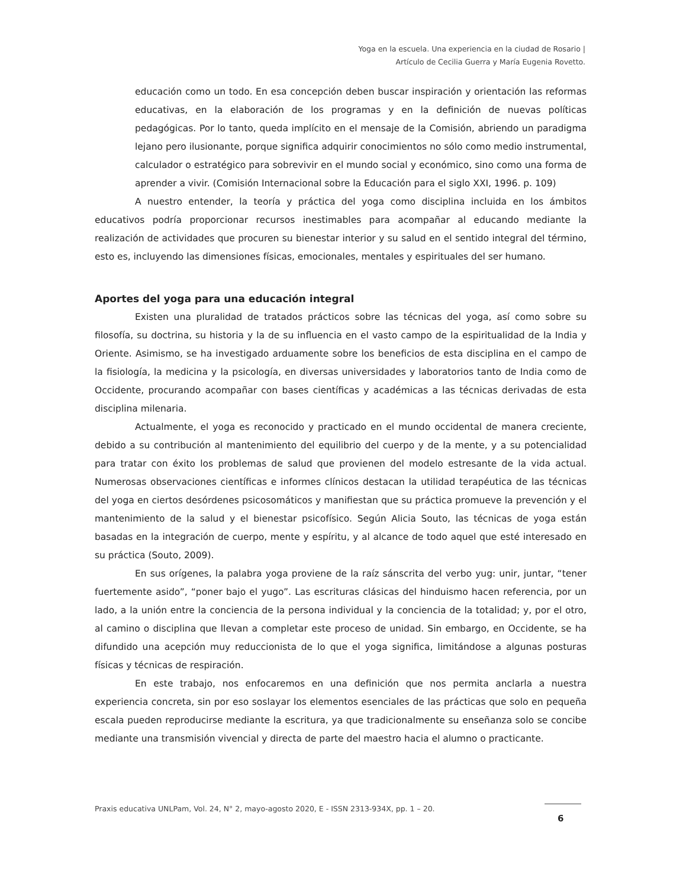Yoga en la escuela. Una experiencia en la ciudad de Rosario |
Artículo de Cecilia Guerra y María Eugenia Rovetto.
educación como un todo. En esa concepción deben buscar inspiración y orientación las reformas educativas, en la elaboración de los programas y en la definición de nuevas políticas pedagógicas. Por lo tanto, queda implícito en el mensaje de la Comisión, abriendo un paradigma lejano pero ilusionante, porque significa adquirir conocimientos no sólo como medio instrumental, calculador o estratégico para sobrevivir en el mundo social y económico, sino como una forma de aprender a vivir. (Comisión Internacional sobre la Educación para el siglo XXI, 1996. p. 109)
A nuestro entender, la teoría y práctica del yoga como disciplina incluida en los ámbitos educativos podría proporcionar recursos inestimables para acompañar al educando mediante la realización de actividades que procuren su bienestar interior y su salud en el sentido integral del término, esto es, incluyendo las dimensiones físicas, emocionales, mentales y espirituales del ser humano.
Aportes del yoga para una educación integral
Existen una pluralidad de tratados prácticos sobre las técnicas del yoga, así como sobre su filosofía, su doctrina, su historia y la de su influencia en el vasto campo de la espiritualidad de la India y Oriente. Asimismo, se ha investigado arduamente sobre los beneficios de esta disciplina en el campo de la fisiología, la medicina y la psicología, en diversas universidades y laboratorios tanto de India como de Occidente, procurando acompañar con bases científicas y académicas a las técnicas derivadas de esta disciplina milenaria.
Actualmente, el yoga es reconocido y practicado en el mundo occidental de manera creciente, debido a su contribución al mantenimiento del equilibrio del cuerpo y de la mente, y a su potencialidad para tratar con éxito los problemas de salud que provienen del modelo estresante de la vida actual. Numerosas observaciones científicas e informes clínicos destacan la utilidad terapéutica de las técnicas del yoga en ciertos desórdenes psicosomáticos y manifiestan que su práctica promueve la prevención y el mantenimiento de la salud y el bienestar psicofísico. Según Alicia Souto, las técnicas de yoga están basadas en la integración de cuerpo, mente y espíritu, y al alcance de todo aquel que esté interesado en su práctica (Souto, 2009).
En sus orígenes, la palabra yoga proviene de la raíz sánscrita del verbo yug: unir, juntar, “tener fuertemente asido”, “poner bajo el yugo”. Las escrituras clásicas del hinduismo hacen referencia, por un lado, a la unión entre la conciencia de la persona individual y la conciencia de la totalidad; y, por el otro, al camino o disciplina que llevan a completar este proceso de unidad. Sin embargo, en Occidente, se ha difundido una acepción muy reduccionista de lo que el yoga significa, limitándose a algunas posturas físicas y técnicas de respiración.
En este trabajo, nos enfocaremos en una definición que nos permita anclarla a nuestra experiencia concreta, sin por eso soslayar los elementos esenciales de las prácticas que solo en pequeña escala pueden reproducirse mediante la escritura, ya que tradicionalmente su enseñanza solo se concibe mediante una transmisión vivencial y directa de parte del maestro hacia el alumno o practicante.
Praxis educativa UNLPam, Vol. 24, N° 2, mayo-agosto 2020, E - ISSN 2313-934X, pp. 1 – 20.
6